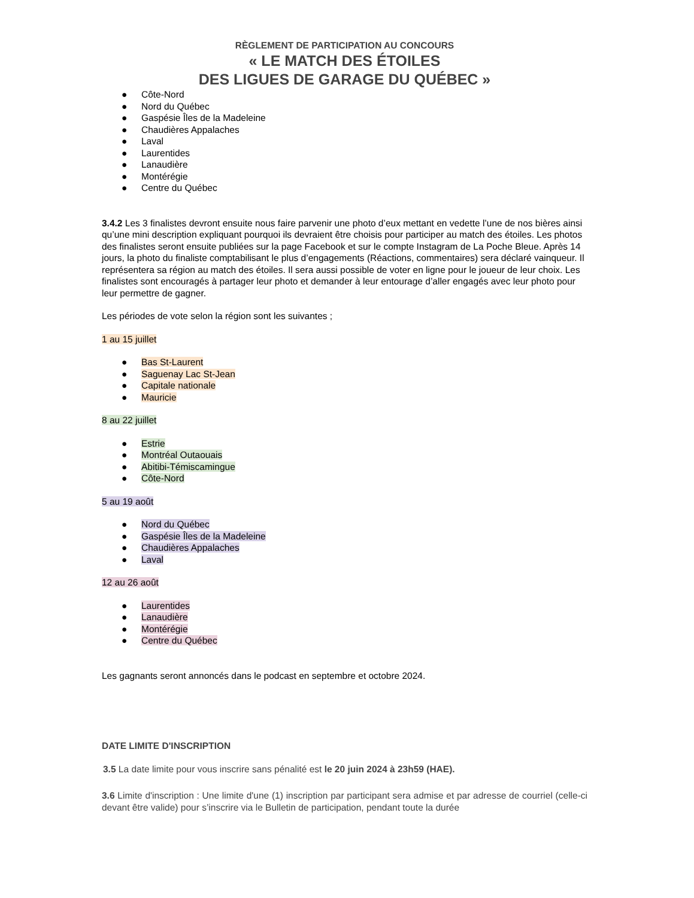RÈGLEMENT DE PARTICIPATION AU CONCOURS
« LE MATCH DES ÉTOILES
DES LIGUES DE GARAGE DU QUÉBEC »
● Côte-Nord
● Nord du Québec
● Gaspésie Îles de la Madeleine
● Chaudières Appalaches
● Laval
● Laurentides
● Lanaudière
● Montérégie
● Centre du Québec
3.4.2 Les 3 finalistes devront ensuite nous faire parvenir une photo d’eux mettant en vedette l’une de nos bières ainsi qu’une mini description expliquant pourquoi ils devraient être choisis pour participer au match des étoiles. Les photos des finalistes seront ensuite publiées sur la page Facebook et sur le compte Instagram de La Poche Bleue. Après 14 jours, la photo du finaliste comptabilisant le plus d’engagements (Réactions, commentaires) sera déclaré vainqueur. Il représentera sa région au match des étoiles. Il sera aussi possible de voter en ligne pour le joueur de leur choix. Les finalistes sont encouragés à partager leur photo et demander à leur entourage d’aller engagés avec leur photo pour leur permettre de gagner.
Les périodes de vote selon la région sont les suivantes ;
1 au 15 juillet
● Bas St-Laurent
● Saguenay Lac St-Jean
● Capitale nationale
● Mauricie
8 au 22 juillet
● Estrie
● Montréal Outaouais
● Abitibi-Témiscamingue
● Côte-Nord
5 au 19 août
● Nord du Québec
● Gaspésie Îles de la Madeleine
● Chaudières Appalaches
● Laval
12 au 26 août
● Laurentides
● Lanaudière
● Montérégie
● Centre du Québec
Les gagnants seront annoncés dans le podcast en septembre et octobre 2024.
DATE LIMITE D'INSCRIPTION
3.5 La date limite pour vous inscrire sans pénalité est le 20 juin 2024 à 23h59 (HAE).
3.6 Limite d'inscription : Une limite d'une (1) inscription par participant sera admise et par adresse de courriel (celle-ci devant être valide) pour s’inscrire via le Bulletin de participation, pendant toute la durée